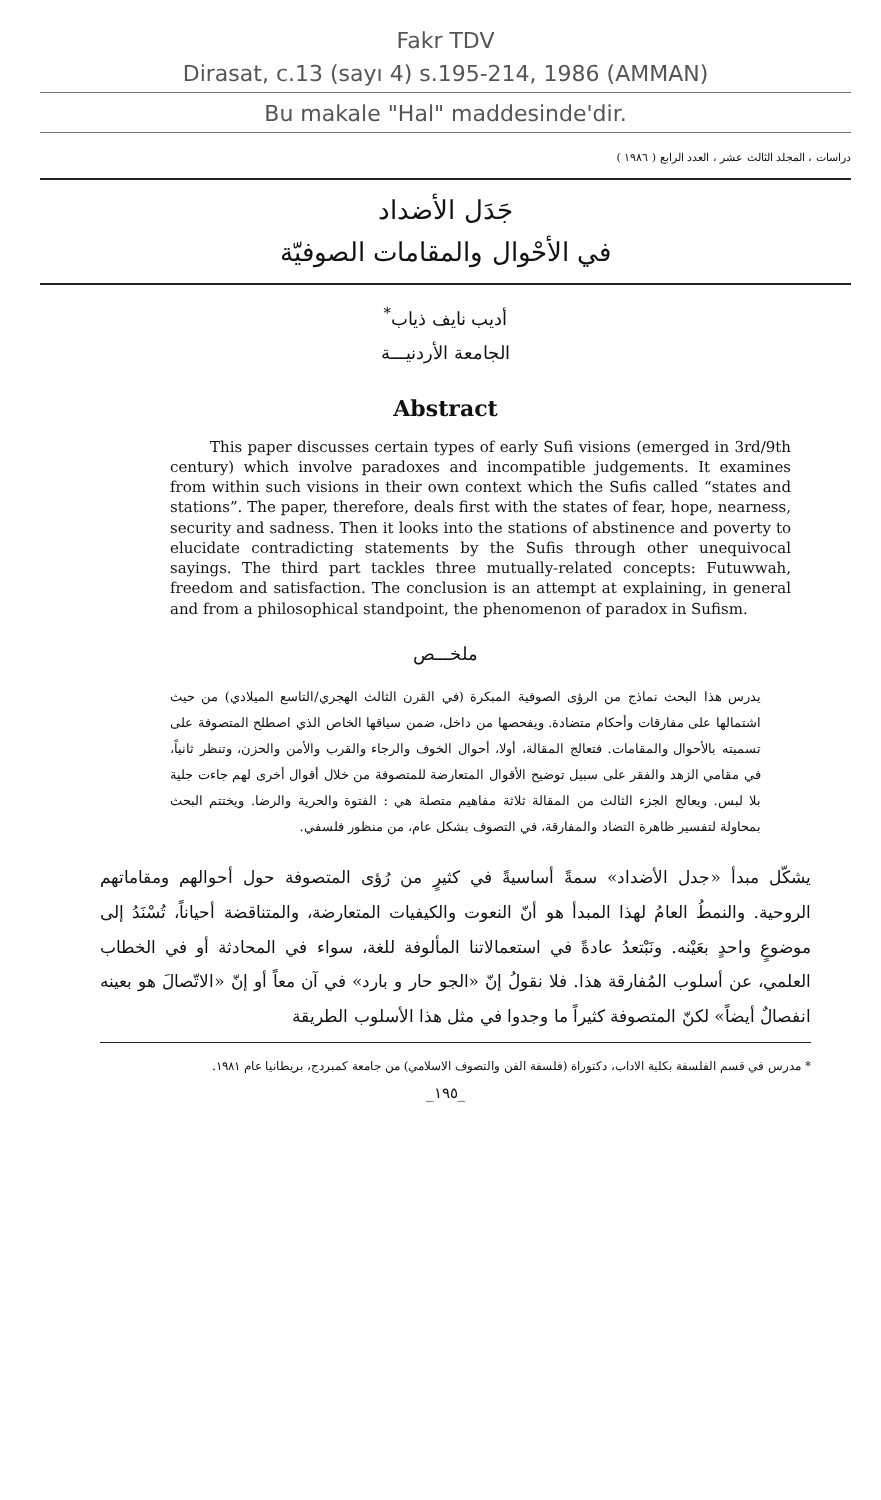Fakr TDV
Dirasat, c.13 (sayı 4) s.195-214, 1986 (AMMAN)
Bu makale "Hal" maddesinde'dir.
دراسات ، المجلد الثالث عشر ، العدد الرابع ( ١٩٨٦ )
جَدَل الأضداد
في الأحْوال والمقامات الصوفيّة
أديب نايف ذياب<sup>*</sup>
الجامعة الأردنيـــة
Abstract
This paper discusses certain types of early Sufi visions (emerged in 3rd/9th century) which involve paradoxes and incompatible judgements. It examines from within such visions in their own context which the Sufis called “states and stations”. The paper, therefore, deals first with the states of fear, hope, nearness, security and sadness. Then it looks into the stations of abstinence and poverty to elucidate contradicting statements by the Sufis through other unequivocal sayings. The third part tackles three mutually-related concepts: Futuwwah, freedom and satisfaction. The conclusion is an attempt at explaining, in general and from a philosophical standpoint, the phenomenon of paradox in Sufism.
ملخـــص
يدرس هذا البحث نماذج من الرؤى الصوفية المبكرة (في القرن الثالث الهجري/التاسع الميلادي) من حيث اشتمالها على مفارقات وأحكام متضادة. ويفحصها من داخل، ضمن سياقها الخاص الذي اصطلح المتصوفة على تسميته بالأحوال والمقامات. فتعالج المقالة، أولا، أحوال الخوف والرجاء والقرب والأمن والحزن، وتنظر ثانياً، في مقامي الزهد والفقر على سبيل توضيح الأقوال المتعارضة للمتصوفة من خلال أقوال أخرى لهم جاءت جلية بلا لبس. ويعالج الجزء الثالث من المقالة ثلاثة مفاهيم متصلة هي : الفتوة والحرية والرضا. ويختتم البحث بمحاولة لتفسير ظاهرة التضاد والمفارقة، في التصوف بشكل عام، من منظور فلسفي.
يشكّل مبدأ «جدل الأضداد» سمةً أساسيةً في كثيرٍ من رُؤى المتصوفة حول أحوالهم ومقاماتهم الروحية. والنمطُ العامُ لهذا المبدأ هو أنّ النعوت والكيفيات المتعارضة، والمتناقضة أحياناً، تُسْنَدُ إلى موضوعٍ واحدٍ بعَيْنه. ونَبْتعدُ عادةً في استعمالاتنا المألوفة للغة، سواء في المحادثة أو في الخطاب العلمي، عن أسلوب المُفارقة هذا. فلا نقولُ إنّ «الجو حار و بارد» في آن معاً أو إنّ «الاتّصالَ هو بعينه انفصالٌ أيضاً» لكنّ المتصوفة كثيراً ما وجدوا في مثل هذا الأسلوب الطريقة
* مدرس في قسم الفلسفة بكلية الاداب، دكتوراة (فلسفة الفن والتصوف الاسلامي) من جامعة كمبردج، بريطانيا عام ١٩٨١.
_١٩٥_